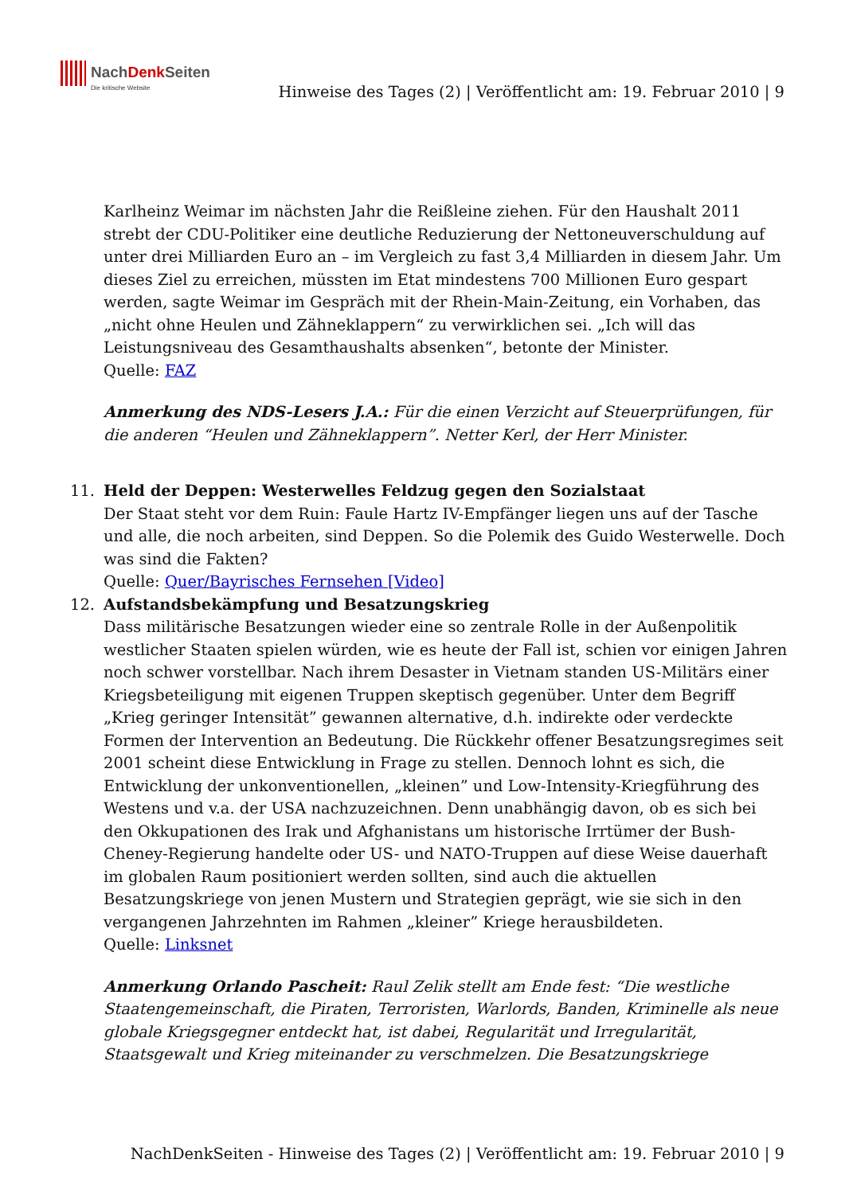NachDenk Seiten
Die kritische Website
Hinweise des Tages (2) | Veröffentlicht am: 19. Februar 2010 | 9
Karlheinz Weimar im nächsten Jahr die Reißleine ziehen. Für den Haushalt 2011 strebt der CDU-Politiker eine deutliche Reduzierung der Nettoneuverschuldung auf unter drei Milliarden Euro an – im Vergleich zu fast 3,4 Milliarden in diesem Jahr. Um dieses Ziel zu erreichen, müssten im Etat mindestens 700 Millionen Euro gespart werden, sagte Weimar im Gespräch mit der Rhein-Main-Zeitung, ein Vorhaben, das „nicht ohne Heulen und Zähneklappern“ zu verwirklichen sei. „Ich will das Leistungsniveau des Gesamthaushalts absenken“, betonte der Minister.
Quelle: FAZ
Anmerkung des NDS-Lesers J.A.: Für die einen Verzicht auf Steuerprüfungen, für die anderen “Heulen und Zähneklappern”. Netter Kerl, der Herr Minister.
11. Held der Deppen: Westerwelles Feldzug gegen den Sozialstaat
Der Staat steht vor dem Ruin: Faule Hartz IV-Empfänger liegen uns auf der Tasche und alle, die noch arbeiten, sind Deppen. So die Polemik des Guido Westerwelle. Doch was sind die Fakten?
Quelle: Quer/Bayrisches Fernsehen [Video]
12. Aufstandsbekämpfung und Besatzungskrieg
Dass militärische Besatzungen wieder eine so zentrale Rolle in der Außenpolitik westlicher Staaten spielen würden, wie es heute der Fall ist, schien vor einigen Jahren noch schwer vorstellbar. Nach ihrem Desaster in Vietnam standen US-Militärs einer Kriegsbeteiligung mit eigenen Truppen skeptisch gegenüber. Unter dem Begriff „Krieg geringer Intensität” gewannen alternative, d.h. indirekte oder verdeckte Formen der Intervention an Bedeutung. Die Rückkehr offener Besatzungsregimes seit 2001 scheint diese Entwicklung in Frage zu stellen. Dennoch lohnt es sich, die Entwicklung der unkonventionellen, „kleinen” und Low-Intensity-Kriegführung des Westens und v.a. der USA nachzuzeichnen. Denn unabhängig davon, ob es sich bei den Okkupationen des Irak und Afghanistans um historische Irrtümer der Bush-Cheney-Regierung handelte oder US- und NATO-Truppen auf diese Weise dauerhaft im globalen Raum positioniert werden sollten, sind auch die aktuellen Besatzungskriege von jenen Mustern und Strategien geprägt, wie sie sich in den vergangenen Jahrzehnten im Rahmen „kleiner” Kriege herausbildeten.
Quelle: Linksnet
Anmerkung Orlando Pascheit: Raul Zelik stellt am Ende fest: “Die westliche Staatengemeinschaft, die Piraten, Terroristen, Warlords, Banden, Kriminelle als neue globale Kriegsgegner entdeckt hat, ist dabei, Regularität und Irregularität, Staatsgewalt und Krieg miteinander zu verschmelzen. Die Besatzungskriege
NachDenkSeiten - Hinweise des Tages (2) | Veröffentlicht am: 19. Februar 2010 | 9